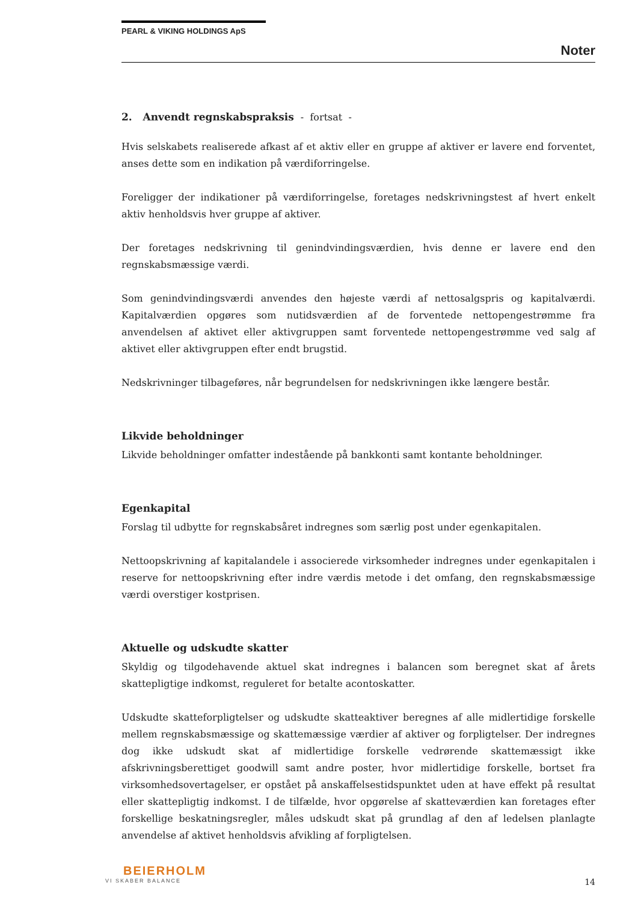PEARL & VIKING HOLDINGS ApS
Noter
2. Anvendt regnskabspraksis - fortsat -
Hvis selskabets realiserede afkast af et aktiv eller en gruppe af aktiver er lavere end forventet, anses dette som en indikation på værdiforringelse.
Foreligger der indikationer på værdiforringelse, foretages nedskrivningstest af hvert enkelt aktiv henholdsvis hver gruppe af aktiver.
Der foretages nedskrivning til genindvindingsværdien, hvis denne er lavere end den regnskabsmæssige værdi.
Som genindvindingsværdi anvendes den højeste værdi af nettosalgspris og kapitalværdi. Kapitalværdien opgøres som nutidsværdien af de forventede nettopengestrømme fra anvendelsen af aktivet eller aktivgruppen samt forventede nettopengestrømme ved salg af aktivet eller aktivgruppen efter endt brugstid.
Nedskrivninger tilbageføres, når begrundelsen for nedskrivningen ikke længere består.
Likvide beholdninger
Likvide beholdninger omfatter indestående på bankkonti samt kontante beholdninger.
Egenkapital
Forslag til udbytte for regnskabsåret indregnes som særlig post under egenkapitalen.
Nettoopskrivning af kapitalandele i associerede virksomheder indregnes under egenkapitalen i reserve for nettoopskrivning efter indre værdis metode i det omfang, den regnskabsmæssige værdi overstiger kostprisen.
Aktuelle og udskudte skatter
Skyldig og tilgodehavende aktuel skat indregnes i balancen som beregnet skat af årets skattepligtige indkomst, reguleret for betalte acontoskatter.
Udskudte skatteforpligtelser og udskudte skatteaktiver beregnes af alle midlertidige forskelle mellem regnskabsmæssige og skattemæssige værdier af aktiver og forpligtelser. Der indregnes dog ikke udskudt skat af midlertidige forskelle vedrørende skattemæssigt ikke afskrivningsberettiget goodwill samt andre poster, hvor midlertidige forskelle, bortset fra virksomhedsovertagelser, er opstået på anskaffelsestidspunktet uden at have effekt på resultat eller skattepligtig indkomst. I de tilfælde, hvor opgørelse af skatteværdien kan foretages efter forskellige beskatningsregler, måles udskudt skat på grundlag af den af ledelsen planlagte anvendelse af aktivet henholdsvis afvikling af forpligtelsen.
BEIERHOLM
VI SKABER BALANCE
14